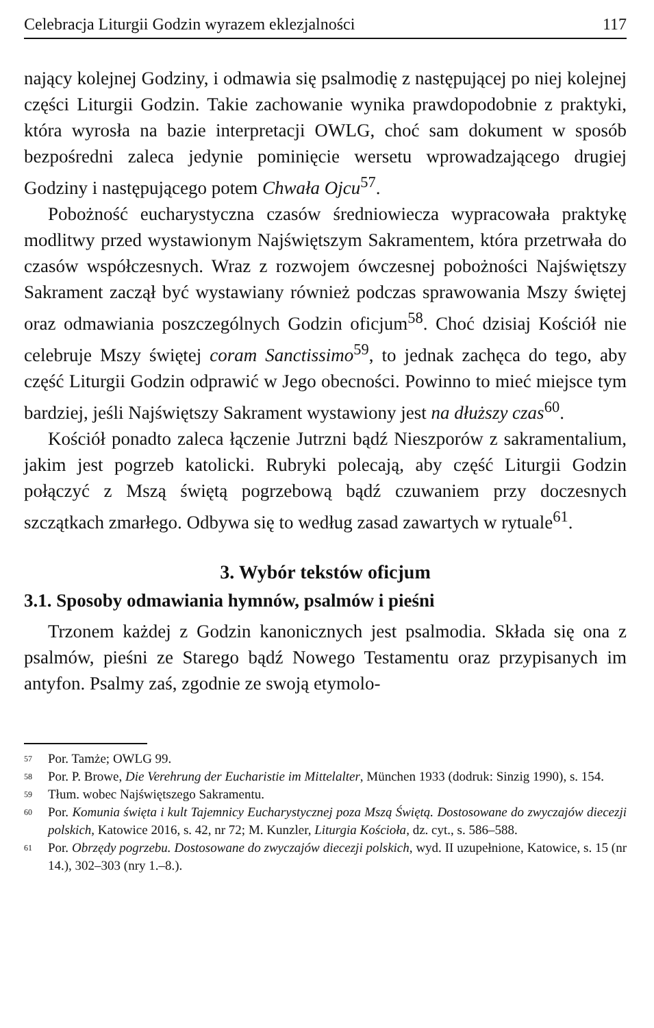Celebracja Liturgii Godzin wyrazem eklezjalności 117
nający kolejnej Godziny, i odmawia się psalmodię z następującej po niej kolejnej części Liturgii Godzin. Takie zachowanie wynika prawdopodobnie z praktyki, która wyrosła na bazie interpretacji OWLG, choć sam dokument w sposób bezpośredni zaleca jedynie pominięcie wersetu wprowadzającego drugiej Godziny i następującego potem Chwała Ojcu<sup>57</sup>.
Pobożność eucharystyczna czasów średniowiecza wypracowała praktykę modlitwy przed wystawionym Najświętszym Sakramentem, która przetrwała do czasów współczesnych. Wraz z rozwojem ówczesnej pobożności Najświętszy Sakrament zaczął być wystawiany również podczas sprawowania Mszy świętej oraz odmawiania poszczególnych Godzin oficjum<sup>58</sup>. Choć dzisiaj Kościół nie celebruje Mszy świętej coram Sanctissimo<sup>59</sup>, to jednak zachęca do tego, aby część Liturgii Godzin odprawić w Jego obecności. Powinno to mieć miejsce tym bardziej, jeśli Najświętszy Sakrament wystawiony jest na dłuższy czas<sup>60</sup>.
Kościół ponadto zaleca łączenie Jutrzni bądź Nieszporów z sakramentalium, jakim jest pogrzeb katolicki. Rubryki polecają, aby część Liturgii Godzin połączyć z Mszą świętą pogrzebową bądź czuwaniem przy doczesnych szczątkach zmarłego. Odbywa się to według zasad zawartych w rytuale<sup>61</sup>.
3. Wybór tekstów oficjum
3.1. Sposoby odmawiania hymnów, psalmów i pieśni
Trzonem każdej z Godzin kanonicznych jest psalmodia. Składa się ona z psalmów, pieśni ze Starego bądź Nowego Testamentu oraz przypisanych im antyfon. Psalmy zaś, zgodnie ze swoją etymolo-
<sup>57</sup> Por. Tamże; OWLG 99.
<sup>58</sup> Por. P. Browe, Die Verehrung der Eucharistie im Mittelalter, München 1933 (dodruk: Sinzig 1990), s. 154.
<sup>59</sup> Tłum. wobec Najświętszego Sakramentu.
<sup>60</sup> Por. Komunia święta i kult Tajemnicy Eucharystycznej poza Mszą Świętą. Dostosowane do zwyczajów diecezji polskich, Katowice 2016, s. 42, nr 72; M. Kunzler, Liturgia Kościoła, dz. cyt., s. 586–588.
<sup>61</sup> Por. Obrzędy pogrzebu. Dostosowane do zwyczajów diecezji polskich, wyd. II uzupełnione, Katowice, s. 15 (nr 14.), 302–303 (nry 1.–8.).